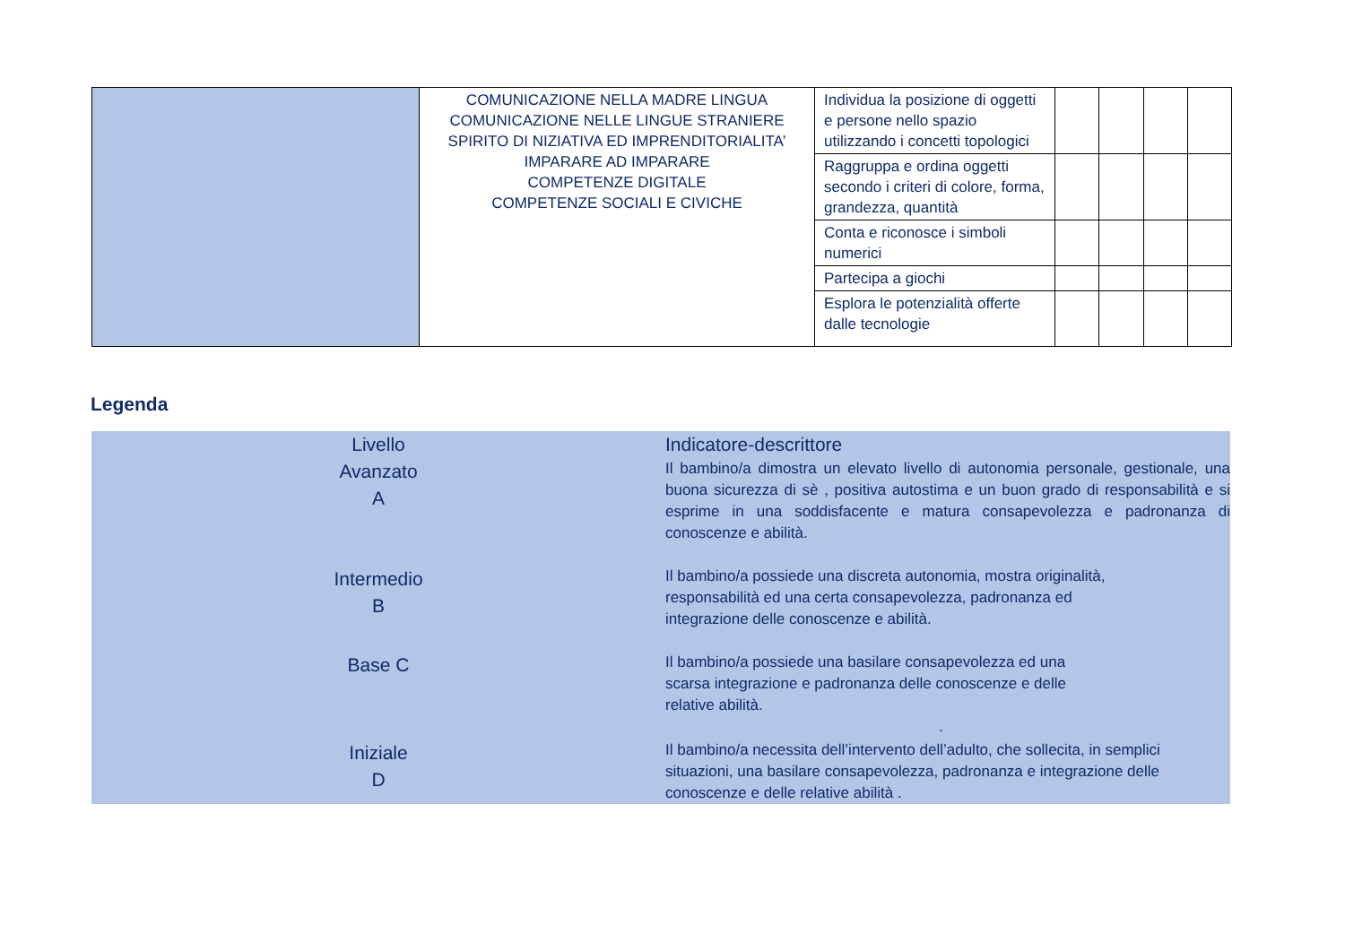| | COMUNICAZIONE NELLA MADRE LINGUA COMUNICAZIONE NELLE LINGUE STRANIERE SPIRITO DI NIZIATIVA ED IMPRENDITORIALITA’ IMPARARE AD IMPARARE COMPETENZE DIGITALE COMPETENZE SOCIALI E CIVICHE | Individua la posizione di oggetti e persone nello spazio utilizzando i concetti topologici | | | | |
| | | Raggruppa e ordina oggetti secondo i criteri di colore, forma, grandezza, quantità | | | | |
| | | Conta e riconosce i simboli numerici | | | | |
| | | Partecipa a giochi | | | | |
| | | Esplora le potenzialità offerte dalle tecnologie | | | | |
Legenda
| Livello | Indicatore-descrittore |
| Avanzato A | Il bambino/a dimostra un elevato livello di autonomia personale, gestionale, una buona sicurezza di sè , positiva autostima e un buon grado di responsabilità e si esprime in una soddisfacente e matura consapevolezza e padronanza di conoscenze e abilità. |
| Intermedio B | Il bambino/a possiede una discreta autonomia, mostra originalità, responsabilità ed una certa consapevolezza, padronanza ed integrazione delle conoscenze e abilità. |
| Base C | Il bambino/a possiede una basilare consapevolezza ed una scarsa integrazione e padronanza delle conoscenze e delle relative abilità. . |
| Iniziale D | Il bambino/a necessita dell’intervento dell’adulto, che sollecita, in semplici situazioni, una basilare consapevolezza, padronanza e integrazione delle conoscenze e delle relative abilità . |